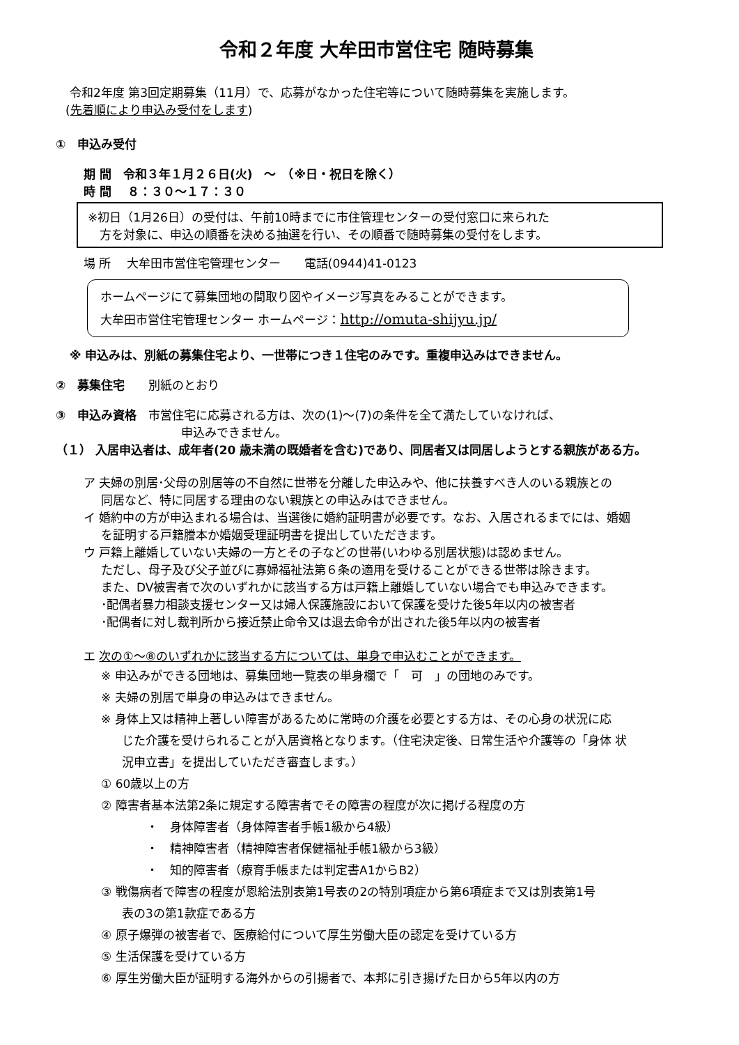令和２年度 大牟田市営住宅 随時募集
令和2年度 第3回定期募集（11月）で、応募がなかった住宅等について随時募集を実施します。
(先着順により申込み受付をします)
①　申込み受付
期 間　令和３年１月２６日(火)　～　（※日・祝日を除く）
時 間　 ８：３０～１７：３０
※初日（1月26日）の受付は、午前10時までに市住管理センターの受付窓口に来られた
　方を対象に、申込の順番を決める抽選を行い、その順番で随時募集の受付をします。
場 所　 大牟田市営住宅管理センター　　電話(0944)41-0123
ホームページにて募集団地の間取り図やイメージ写真をみることができます。
大牟田市営住宅管理センター ホームページ：http://omuta-shijyu.jp/
※ 申込みは、別紙の募集住宅より、一世帯につき１住宅のみです。重複申込みはできません。
②　募集住宅　　別紙のとおり
③　申込み資格　市営住宅に応募される方は、次の(1)～(7)の条件を全て満たしていなければ、
申込みできません。
（１） 入居申込者は、成年者(20 歳未満の既婚者を含む)であり、同居者又は同居しようとする親族がある方。
ア 夫婦の別居･父母の別居等の不自然に世帯を分離した申込みや、他に扶養すべき人のいる親族との
同居など、特に同居する理由のない親族との申込みはできません。
イ 婚約中の方が申込まれる場合は、当選後に婚約証明書が必要です。なお、入居されるまでには、婚姻
を証明する戸籍謄本か婚姻受理証明書を提出していただきます。
ウ 戸籍上離婚していない夫婦の一方とその子などの世帯(いわゆる別居状態)は認めません。
ただし、母子及び父子並びに寡婦福祉法第６条の適用を受けることができる世帯は除きます。
また、DV被害者で次のいずれかに該当する方は戸籍上離婚していない場合でも申込みできます。
･配偶者暴力相談支援センター又は婦人保護施設において保護を受けた後5年以内の被害者
･配偶者に対し裁判所から接近禁止命令又は退去命令が出された後5年以内の被害者
エ 次の①～⑧のいずれかに該当する方については、単身で申込むことができます。
※ 申込みができる団地は、募集団地一覧表の単身欄で「　可　」の団地のみです。
※ 夫婦の別居で単身の申込みはできません。
※ 身体上又は精神上著しい障害があるために常時の介護を必要とする方は、その心身の状況に応
じた介護を受けられることが入居資格となります。（住宅決定後、日常生活や介護等の「身体 状
況申立書」を提出していただき審査します。）
① 60歳以上の方
② 障害者基本法第2条に規定する障害者でその障害の程度が次に掲げる程度の方
・　身体障害者（身体障害者手帳1級から4級）
・　精神障害者（精神障害者保健福祉手帳1級から3級）
・　知的障害者（療育手帳または判定書A1からB2）
③ 戦傷病者で障害の程度が恩給法別表第1号表の2の特別項症から第6項症まで又は別表第1号
表の3の第1款症である方
④ 原子爆弾の被害者で、医療給付について厚生労働大臣の認定を受けている方
⑤ 生活保護を受けている方
⑥ 厚生労働大臣が証明する海外からの引揚者で、本邦に引き揚げた日から5年以内の方